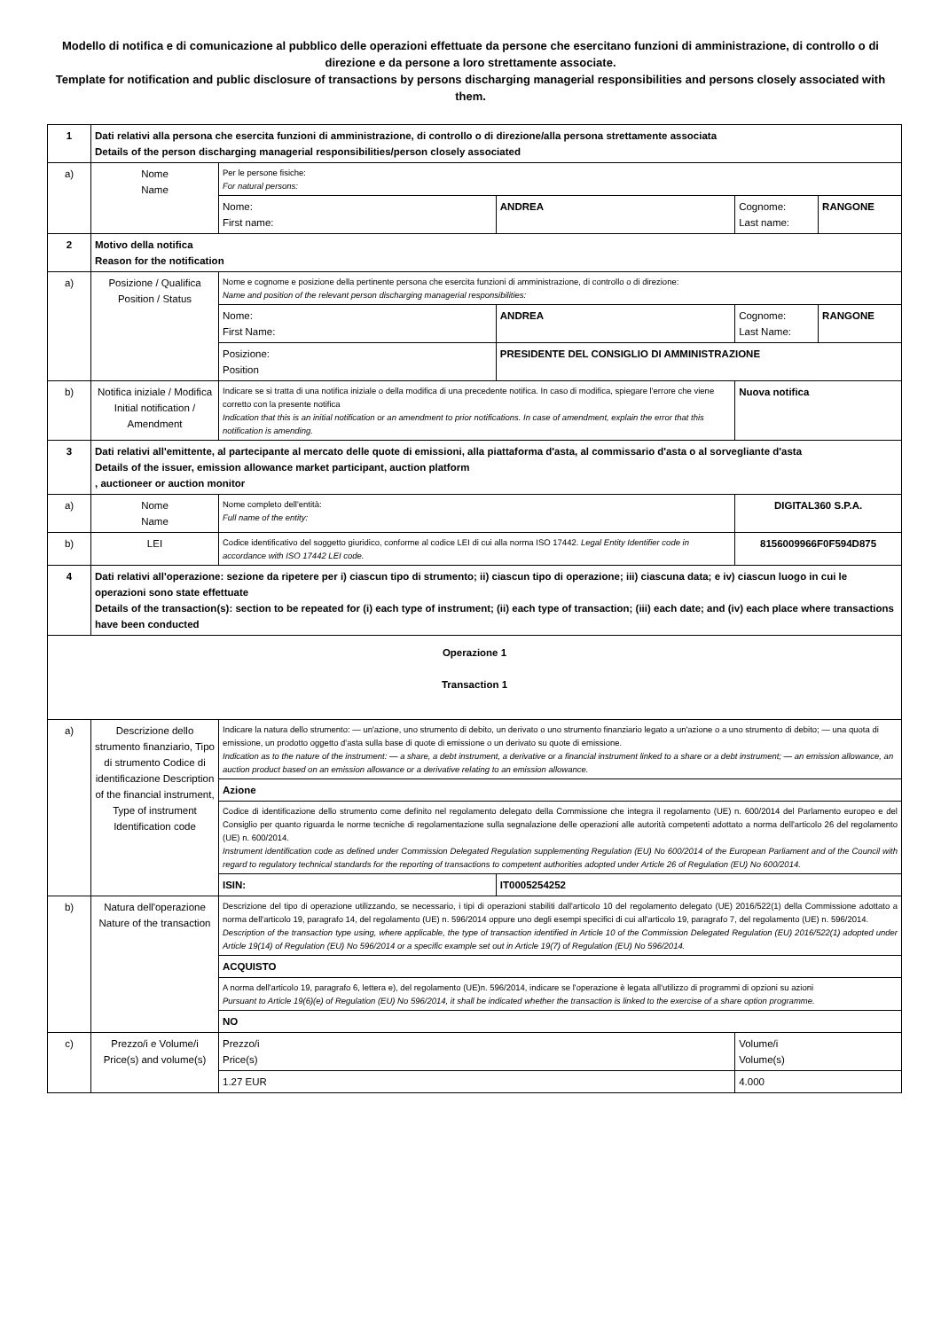Modello di notifica e di comunicazione al pubblico delle operazioni effettuate da persone che esercitano funzioni di amministrazione, di controllo o di direzione e da persone a loro strettamente associate.
Template for notification and public disclosure of transactions by persons discharging managerial responsibilities and persons closely associated with them.
| 1 | Dati relativi alla persona che esercita funzioni di amministrazione, di controllo o di direzione/alla persona strettamente associata Details of the person discharging managerial responsibilities/person closely associated | | | | |
| a) | Nome Name | Per le persone fisiche: For natural persons: | | | |
| | | Nome: First name: | ANDREA | Cognome: Last name: | RANGONE |
| 2 | Motivo della notifica Reason for the notification | | | | |
| a) | Posizione / Qualifica Position / Status | Nome e cognome e posizione della pertinente persona che esercita funzioni di amministrazione, di controllo o di direzione: Name and position of the relevant person discharging managerial responsibilities: | | | |
| | | Nome: First Name: | ANDREA | Cognome: Last Name: | RANGONE |
| | | Posizione: Position | PRESIDENTE DEL CONSIGLIO DI AMMINISTRAZIONE | | |
| b) | Notifica iniziale / Modifica Initial notification / Amendment | Indicare se si tratta di una notifica iniziale o della modifica di una precedente notifica. In caso di modifica, spiegare l'errore che viene corretto con la presente notifica Indication that this is an initial notification or an amendment to prior notifications. In case of amendment, explain the error that this notification is amending. | | Nuova notifica | |
| 3 | Dati relativi all'emittente, al partecipante al mercato delle quote di emissioni, alla piattaforma d'asta, al commissario d'asta o al sorvegliante d'asta Details of the issuer, emission allowance market participant, auction platform , auctioneer or auction monitor | | | | |
| a) | Nome Name | Nome completo dell'entità: Full name of the entity: | | DIGITAL360 S.P.A. | |
| b) | LEI | Codice identificativo del soggetto giuridico, conforme al codice LEI di cui alla norma ISO 17442. Legal Entity Identifier code in accordance with ISO 17442 LEI code. | | 8156009966F0F594D875 | |
| 4 | Dati relativi all'operazione: sezione da ripetere per i) ciascun tipo di strumento; ii) ciascun tipo di operazione; iii) ciascuna data; e iv) ciascun luogo in cui le operazioni sono state effettuate Details of the transaction(s): section to be repeated for (i) each type of instrument; (ii) each type of transaction; (iii) each date; and (iv) each place where transactions have been conducted | | | | |
| Operazione 1 Transaction 1 | | | | | |
| a) | Descrizione dello strumento finanziario, Tipo di strumento Codice di identificazione Description of the financial instrument, Type of instrument Identification code | Indicare la natura dello strumento: — un'azione, uno strumento di debito, un derivato o uno strumento finanziario legato a un'azione o a uno strumento di debito; — una quota di emissione, un prodotto oggetto d'asta sulla base di quote di emissione o un derivato su quote di emissione. Indication as to the nature of the instrument: — a share, a debt instrument, a derivative or a financial instrument linked to a share or a debt instrument; — an emission allowance, an auction product based on an emission allowance or a derivative relating to an emission allowance. | | | |
| | | Azione | | | |
| | | Codice di identificazione dello strumento come definito nel regolamento delegato della Commissione che integra il regolamento (UE) n. 600/2014 del Parlamento europeo e del Consiglio per quanto riguarda le norme tecniche di regolamentazione sulla segnalazione delle operazioni alle autorità competenti adottato a norma dell'articolo 26 del regolamento (UE) n. 600/2014. Instrument identification code as defined under Commission Delegated Regulation supplementing Regulation (EU) No 600/2014 of the European Parliament and of the Council with regard to regulatory technical standards for the reporting of transactions to competent authorities adopted under Article 26 of Regulation (EU) No 600/2014. | | | |
| | | ISIN: | IT0005254252 | | |
| b) | Natura dell'operazione Nature of the transaction | Descrizione del tipo di operazione utilizzando, se necessario, i tipi di operazioni stabiliti dall'articolo 10 del regolamento delegato (UE) 2016/522(1) della Commissione adottato a norma dell'articolo 19, paragrafo 14, del regolamento (UE) n. 596/2014 oppure uno degli esempi specifici di cui all'articolo 19, paragrafo 7, del regolamento (UE) n. 596/2014. Description of the transaction type using, where applicable, the type of transaction identified in Article 10 of the Commission Delegated Regulation (EU) 2016/522(1) adopted under Article 19(14) of Regulation (EU) No 596/2014 or a specific example set out in Article 19(7) of Regulation (EU) No 596/2014. | | | |
| | | ACQUISTO | | | |
| | | A norma dell'articolo 19, paragrafo 6, lettera e), del regolamento (UE)n. 596/2014, indicare se l'operazione è legata all'utilizzo di programmi di opzioni su azioni Pursuant to Article 19(6)(e) of Regulation (EU) No 596/2014, it shall be indicated whether the transaction is linked to the exercise of a share option programme. | | | |
| | | NO | | | |
| c) | Prezzo/i e Volume/i Price(s) and volume(s) | Prezzo/i Price(s) | | Volume/i Volume(s) | |
| | | 1.27 EUR | | 4.000 | |